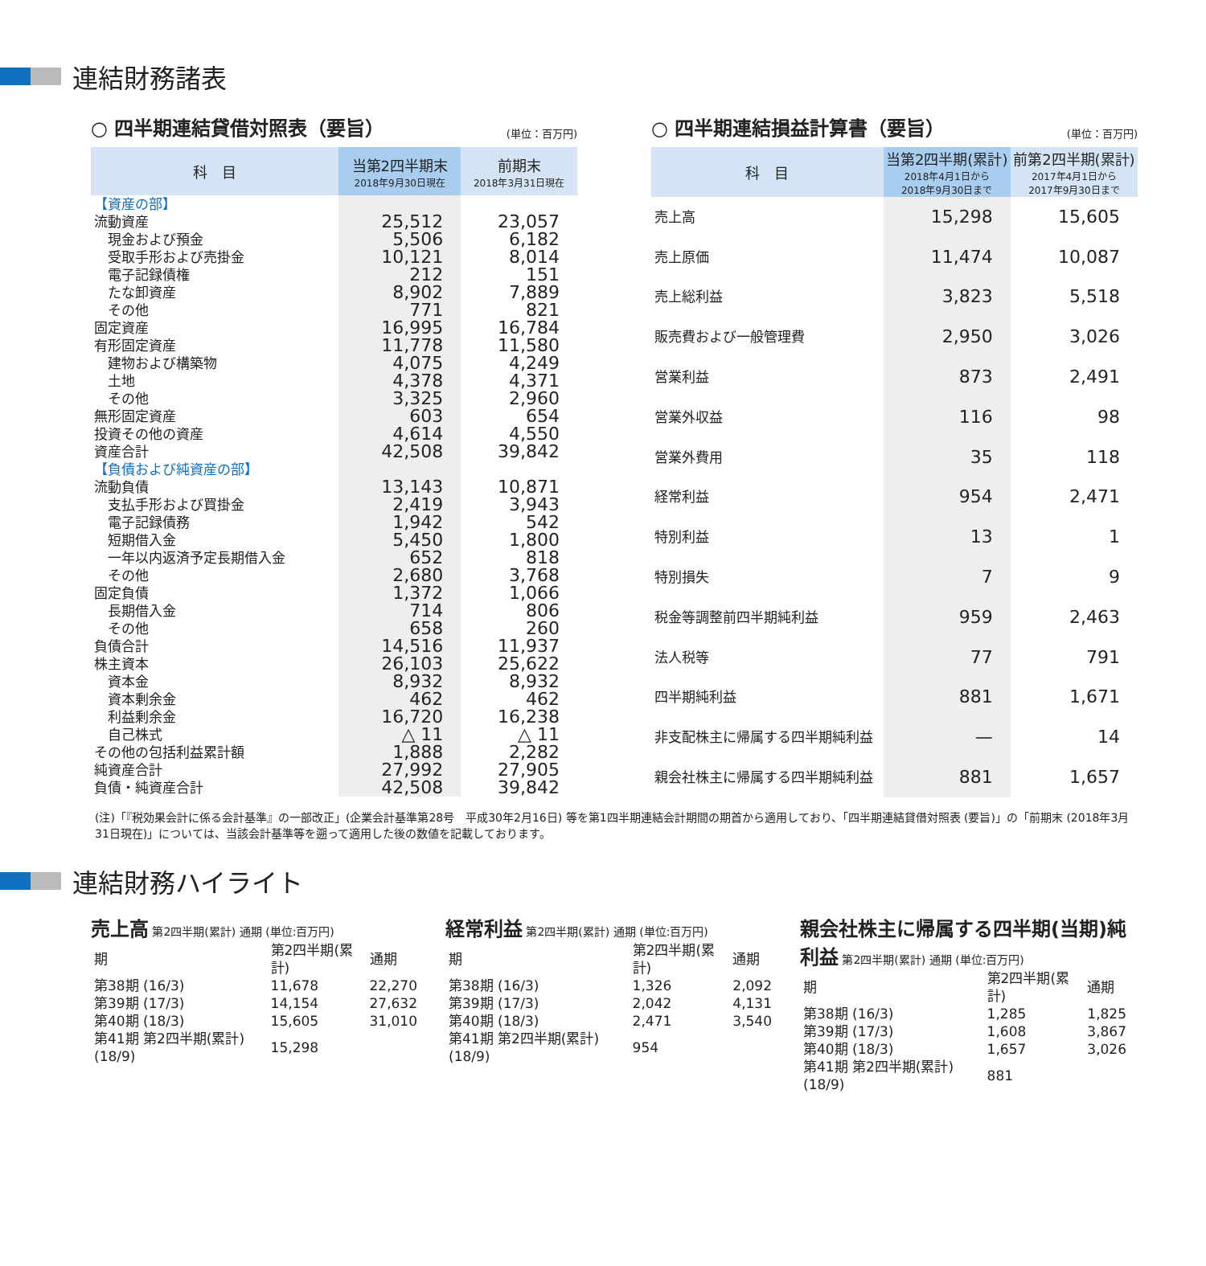連結財務諸表
○ 四半期連結貸借対照表（要旨） (単位：百万円)
| 科 目 | 当第2四半期末 2018年9月30日現在 | 前期末 2018年3月31日現在 |
| --- | --- | --- |
| 【資産の部】 | | |
| 流動資産 | 25,512 | 23,057 |
| 現金および預金 | 5,506 | 6,182 |
| 受取手形および売掛金 | 10,121 | 8,014 |
| 電子記録債権 | 212 | 151 |
| たな卸資産 | 8,902 | 7,889 |
| その他 | 771 | 821 |
| 固定資産 | 16,995 | 16,784 |
| 有形固定資産 | 11,778 | 11,580 |
| 建物および構築物 | 4,075 | 4,249 |
| 土地 | 4,378 | 4,371 |
| その他 | 3,325 | 2,960 |
| 無形固定資産 | 603 | 654 |
| 投資その他の資産 | 4,614 | 4,550 |
| 資産合計 | 42,508 | 39,842 |
| 【負債および純資産の部】 | | |
| 流動負債 | 13,143 | 10,871 |
| 支払手形および買掛金 | 2,419 | 3,943 |
| 電子記録債務 | 1,942 | 542 |
| 短期借入金 | 5,450 | 1,800 |
| 一年以内返済予定長期借入金 | 652 | 818 |
| その他 | 2,680 | 3,768 |
| 固定負債 | 1,372 | 1,066 |
| 長期借入金 | 714 | 806 |
| その他 | 658 | 260 |
| 負債合計 | 14,516 | 11,937 |
| 株主資本 | 26,103 | 25,622 |
| 資本金 | 8,932 | 8,932 |
| 資本剰余金 | 462 | 462 |
| 利益剰余金 | 16,720 | 16,238 |
| 自己株式 | △ 11 | △ 11 |
| その他の包括利益累計額 | 1,888 | 2,282 |
| 純資産合計 | 27,992 | 27,905 |
| 負債・純資産合計 | 42,508 | 39,842 |
○ 四半期連結損益計算書（要旨） (単位：百万円)
| 科 目 | 当第2四半期(累計) 2018年4月1日から 2018年9月30日まで | 前第2四半期(累計) 2017年4月1日から 2017年9月30日まで |
| --- | --- | --- |
| 売上高 | 15,298 | 15,605 |
| 売上原価 | 11,474 | 10,087 |
| 売上総利益 | 3,823 | 5,518 |
| 販売費および一般管理費 | 2,950 | 3,026 |
| 営業利益 | 873 | 2,491 |
| 営業外収益 | 116 | 98 |
| 営業外費用 | 35 | 118 |
| 経常利益 | 954 | 2,471 |
| 特別利益 | 13 | 1 |
| 特別損失 | 7 | 9 |
| 税金等調整前四半期純利益 | 959 | 2,463 |
| 法人税等 | 77 | 791 |
| 四半期純利益 | 881 | 1,671 |
| 非支配株主に帰属する四半期純利益 | — | 14 |
| 親会社株主に帰属する四半期純利益 | 881 | 1,657 |
(注)「『税効果会計に係る会計基準』の一部改正」(企業会計基準第28号　平成30年2月16日) 等を第1四半期連結会計期間の期首から適用しており、「四半期連結貸借対照表 (要旨)」の「前期末 (2018年3月31日現在)」については、当該会計基準等を遡って適用した後の数値を記載しております。
連結財務ハイライト
売上高 第2四半期(累計) 通期 (単位:百万円)
| 期 | 第2四半期(累計) | 通期 |
| 第38期 (16/3) | 11,678 | 22,270 |
| 第39期 (17/3) | 14,154 | 27,632 |
| 第40期 (18/3) | 15,605 | 31,010 |
| 第41期 第2四半期(累計) (18/9) | 15,298 | |
経常利益 第2四半期(累計) 通期 (単位:百万円)
| 期 | 第2四半期(累計) | 通期 |
| 第38期 (16/3) | 1,326 | 2,092 |
| 第39期 (17/3) | 2,042 | 4,131 |
| 第40期 (18/3) | 2,471 | 3,540 |
| 第41期 第2四半期(累計) (18/9) | 954 | |
親会社株主に帰属する四半期(当期)純利益 第2四半期(累計) 通期 (単位:百万円)
| 期 | 第2四半期(累計) | 通期 |
| 第38期 (16/3) | 1,285 | 1,825 |
| 第39期 (17/3) | 1,608 | 3,867 |
| 第40期 (18/3) | 1,657 | 3,026 |
| 第41期 第2四半期(累計) (18/9) | 881 | |